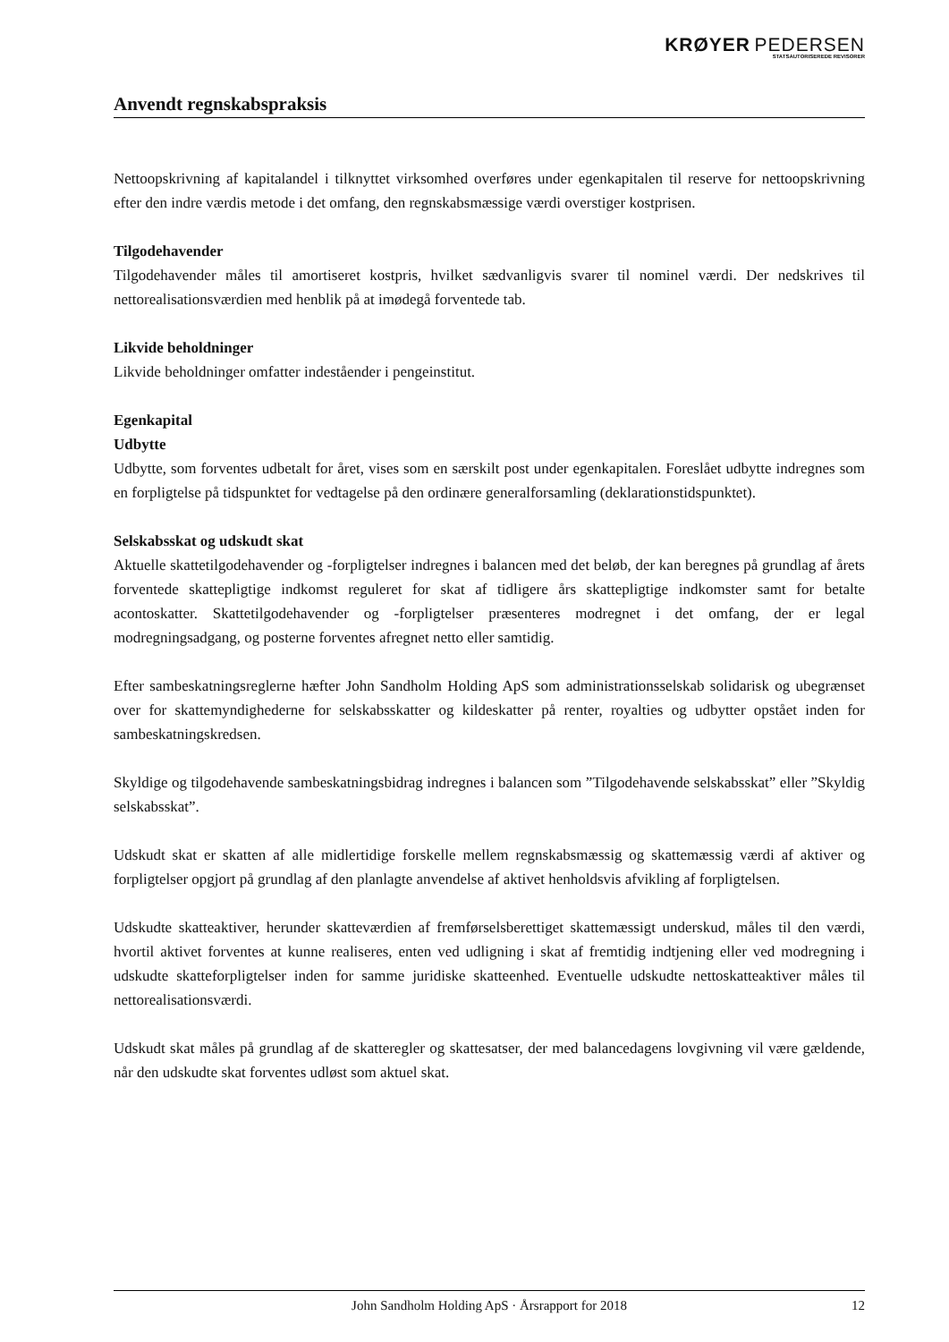KRØYER PEDERSEN
STATSAUTORISEREDE REVISORER
Anvendt regnskabspraksis
Nettoopskrivning af kapitalandel i tilknyttet virksomhed overføres under egenkapitalen til reserve for net­toopskrivning efter den indre værdis metode i det omfang, den regnskabsmæssige værdi overstiger kost­prisen.
Tilgodehavender
Tilgodehavender måles til amortiseret kostpris, hvilket sædvanligvis svarer til nominel værdi. Der ned­skrives til nettorealisationsværdien med henblik på at imødegå forventede tab.
Likvide beholdninger
Likvide beholdninger omfatter indeståender i pengeinstitut.
Egenkapital
Udbytte
Udbytte, som forventes udbetalt for året, vises som en særskilt post under egenkapitalen. Foreslået udbyt­te indregnes som en forpligtelse på tidspunktet for vedtagelse på den ordinære generalforsamling (dekla­rationstidspunktet).
Selskabsskat og udskudt skat
Aktuelle skattetilgodehavender og -forpligtelser indregnes i balancen med det beløb, der kan beregnes på grundlag af årets forventede skattepligtige indkomst reguleret for skat af tidligere års skattepligtige ind­komster samt for betalte acontoskatter. Skattetilgodehavender og -forpligtelser præsenteres modregnet i det omfang, der er legal modregningsadgang, og posterne forventes afregnet netto eller samtidig.
Efter sambeskatningsreglerne hæfter John Sandholm Holding ApS som administrationsselskab solidarisk og ubegrænset over for skattemyndighederne for selskabsskatter og kildeskatter på renter, royalties og udbytter opstået inden for sambeskatningskredsen.
Skyldige og tilgodehavende sambeskatningsbidrag indregnes i balancen som ”Tilgodehavende selskabs­skat” eller ”Skyldig selskabsskat”.
Udskudt skat er skatten af alle midlertidige forskelle mellem regnskabsmæssig og skattemæssig værdi af aktiver og forpligtelser opgjort på grundlag af den planlagte anvendelse af aktivet henholdsvis afvikling af forpligtelsen.
Udskudte skatteaktiver, herunder skatteværdien af fremførselsberettiget skattemæssigt underskud, måles til den værdi, hvortil aktivet forventes at kunne realiseres, enten ved udligning i skat af fremtidig indtje­ning eller ved modregning i udskudte skatteforpligtelser inden for samme juridiske skatteenhed. Eventu­elle udskudte nettoskatteaktiver måles til nettorealisationsværdi.
Udskudt skat måles på grundlag af de skatteregler og skattesatser, der med balancedagens lovgivning vil være gældende, når den udskudte skat forventes udløst som aktuel skat.
John Sandholm Holding ApS · Årsrapport for 2018 12